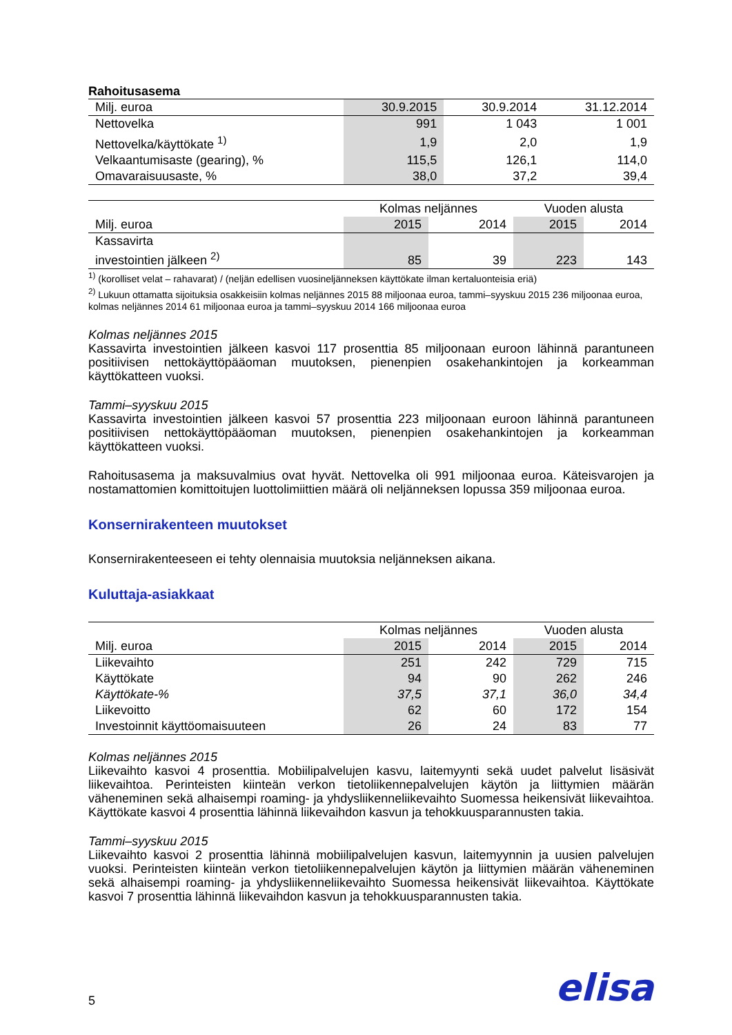Rahoitusasema
| Milj. euroa | 30.9.2015 | 30.9.2014 | 31.12.2014 |
| --- | --- | --- | --- |
| Nettovelka | 991 | 1 043 | 1 001 |
| Nettovelka/käyttökate <sup>1)</sup> | 1,9 | 2,0 | 1,9 |
| Velkaantumisaste (gearing), % | 115,5 | 126,1 | 114,0 |
| Omavaraisuusaste, % | 38,0 | 37,2 | 39,4 |
| | Kolmas neljännes | | Vuoden alusta | |
| --- | --- | --- | --- | --- |
| Milj. euroa | 2015 | 2014 | 2015 | 2014 |
| Kassavirta investointien jälkeen <sup>2)</sup> | 85 | 39 | 223 | 143 |
<sup>1)</sup> (korolliset velat – rahavarat) / (neljän edellisen vuosineljänneksen käyttökate ilman kertaluonteisia eriä)
<sup>2)</sup> Lukuun ottamatta sijoituksia osakkeisiin kolmas neljännes 2015 88 miljoonaa euroa, tammi–syyskuu 2015 236 miljoonaa euroa, kolmas neljännes 2014 61 miljoonaa euroa ja tammi–syyskuu 2014 166 miljoonaa euroa
Kolmas neljännes 2015
Kassavirta investointien jälkeen kasvoi 117 prosenttia 85 miljoonaan euroon lähinnä parantuneen positiivisen nettokäyttöpääoman muutoksen, pienenpien osakehankintojen ja korkeamman käyttökatteen vuoksi.
Tammi–syyskuu 2015
Kassavirta investointien jälkeen kasvoi 57 prosenttia 223 miljoonaan euroon lähinnä parantuneen positiivisen nettokäyttöpääoman muutoksen, pienenpien osakehankintojen ja korkeamman käyttökatteen vuoksi.
Rahoitusasema ja maksuvalmius ovat hyvät. Nettovelka oli 991 miljoonaa euroa. Käteisvarojen ja nostamattomien komittoitujen luottolimiittien määrä oli neljänneksen lopussa 359 miljoonaa euroa.
Konsernirakenteen muutokset
Konsernirakenteeseen ei tehty olennaisia muutoksia neljänneksen aikana.
Kuluttaja-asiakkaat
| | Kolmas neljännes | | Vuoden alusta | |
| --- | --- | --- | --- | --- |
| Milj. euroa | 2015 | 2014 | 2015 | 2014 |
| Liikevaihto | 251 | 242 | 729 | 715 |
| Käyttökate | 94 | 90 | 262 | 246 |
| Käyttökate-% | 37,5 | 37,1 | 36,0 | 34,4 |
| Liikevoitto | 62 | 60 | 172 | 154 |
| Investoinnit käyttöomaisuuteen | 26 | 24 | 83 | 77 |
Kolmas neljännes 2015
Liikevaihto kasvoi 4 prosenttia. Mobiilipalvelujen kasvu, laitemyynti sekä uudet palvelut lisäsivät liikevaihtoa. Perinteisten kiinteän verkon tietoliikennepalvelujen käytön ja liittymien määrän väheneminen sekä alhaisempi roaming- ja yhdysliikenneliikevaihto Suomessa heikensivät liikevaihtoa. Käyttökate kasvoi 4 prosenttia lähinnä liikevaihdon kasvun ja tehokkuusparannusten takia.
Tammi–syyskuu 2015
Liikevaihto kasvoi 2 prosenttia lähinnä mobiilipalvelujen kasvun, laitemyynnin ja uusien palvelujen vuoksi. Perinteisten kiinteän verkon tietoliikennepalvelujen käytön ja liittymien määrän väheneminen sekä alhaisempi roaming- ja yhdysliikenneliikevaihto Suomessa heikensivät liikevaihtoa. Käyttökate kasvoi 7 prosenttia lähinnä liikevaihdon kasvun ja tehokkuusparannusten takia.
5 elisa